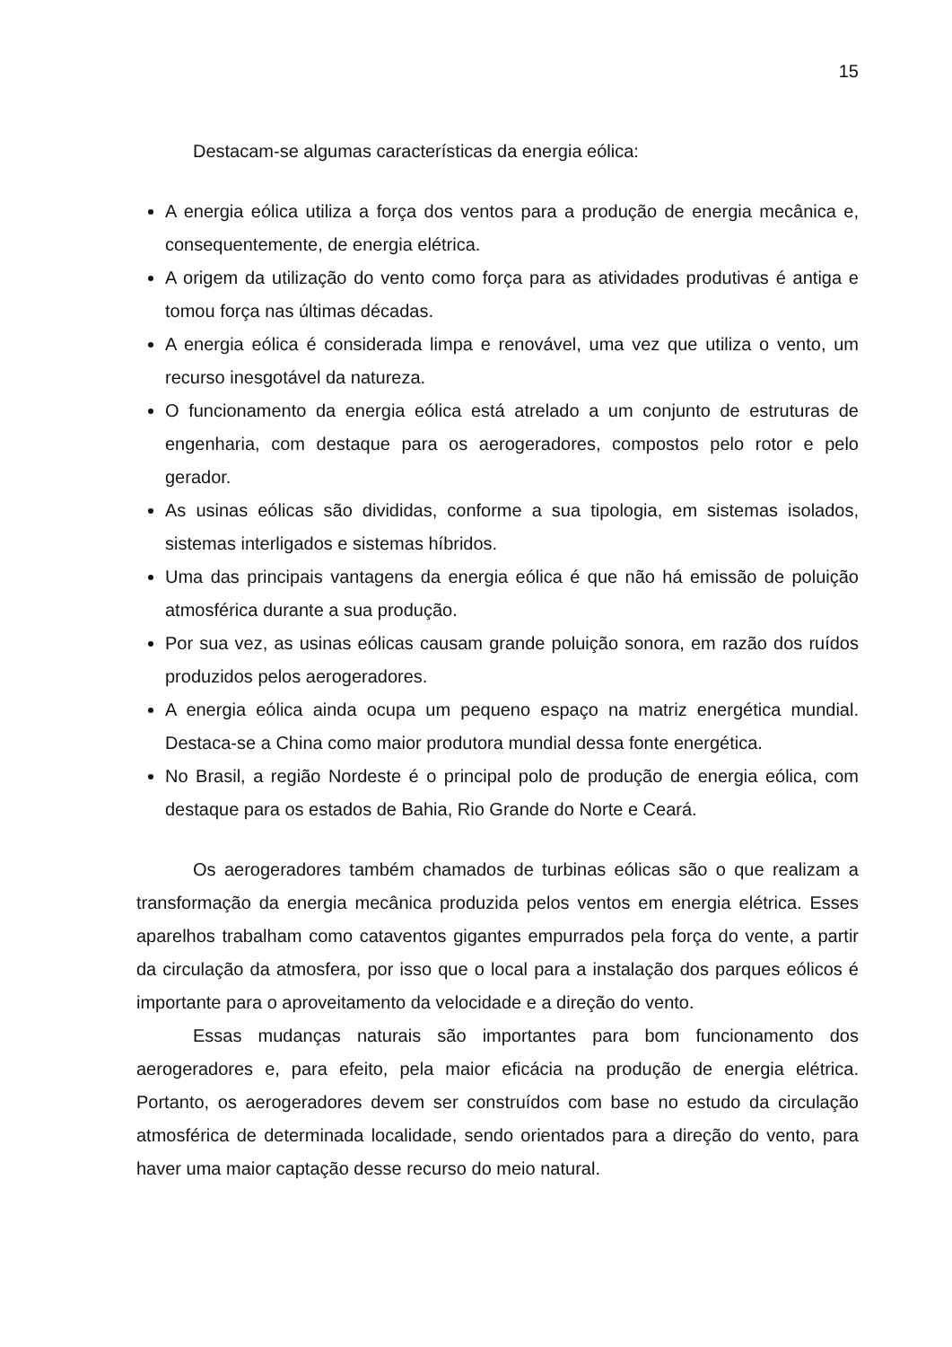15
Destacam-se algumas características da energia eólica:
A energia eólica utiliza a força dos ventos para a produção de energia mecânica e, consequentemente, de energia elétrica.
A origem da utilização do vento como força para as atividades produtivas é antiga e tomou força nas últimas décadas.
A energia eólica é considerada limpa e renovável, uma vez que utiliza o vento, um recurso inesgotável da natureza.
O funcionamento da energia eólica está atrelado a um conjunto de estruturas de engenharia, com destaque para os aerogeradores, compostos pelo rotor e pelo gerador.
As usinas eólicas são divididas, conforme a sua tipologia, em sistemas isolados, sistemas interligados e sistemas híbridos.
Uma das principais vantagens da energia eólica é que não há emissão de poluição atmosférica durante a sua produção.
Por sua vez, as usinas eólicas causam grande poluição sonora, em razão dos ruídos produzidos pelos aerogeradores.
A energia eólica ainda ocupa um pequeno espaço na matriz energética mundial. Destaca-se a China como maior produtora mundial dessa fonte energética.
No Brasil, a região Nordeste é o principal polo de produção de energia eólica, com destaque para os estados de Bahia, Rio Grande do Norte e Ceará.
Os aerogeradores também chamados de turbinas eólicas são o que realizam a transformação da energia mecânica produzida pelos ventos em energia elétrica. Esses aparelhos trabalham como cataventos gigantes empurrados pela força do vente, a partir da circulação da atmosfera, por isso que o local para a instalação dos parques eólicos é importante para o aproveitamento da velocidade e a direção do vento.
Essas mudanças naturais são importantes para bom funcionamento dos aerogeradores e, para efeito, pela maior eficácia na produção de energia elétrica. Portanto, os aerogeradores devem ser construídos com base no estudo da circulação atmosférica de determinada localidade, sendo orientados para a direção do vento, para haver uma maior captação desse recurso do meio natural.